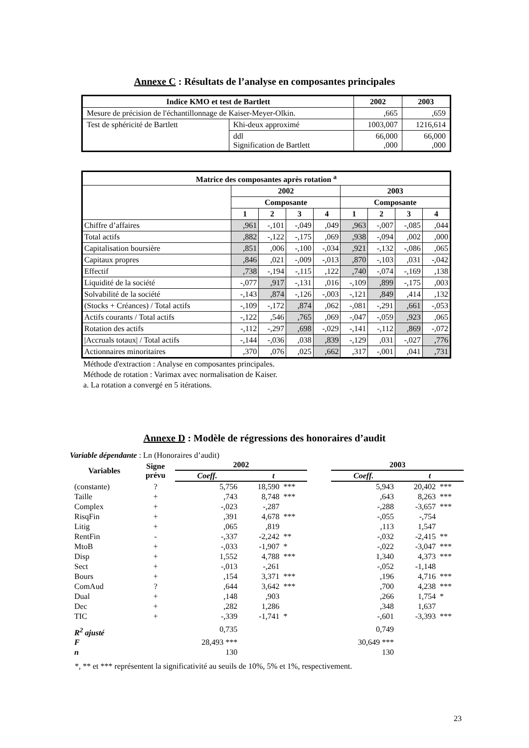Annexe C : Résultats de l’analyse en composantes principales
| Indice KMO et test de Bartlett | | 2002 | 2003 |
| --- | --- | --- | --- |
| Mesure de précision de l'échantillonnage de Kaiser-Meyer-Olkin. | | ,665 | ,659 |
| Test de sphéricité de Bartlett | Khi-deux approximé | 1003,007 | 1216,614 |
| | ddl Signification de Bartlett | 66,000 ,000 | 66,000 ,000 |
| Matrice des composantes après rotation <sup>a</sup> | | | | | | | | |
| --- | --- | --- | --- | --- | --- | --- | --- | --- |
| | 2002 | | | | 2003 | | | |
| | Composante | | | | Composante | | | |
| | 1 | 2 | 3 | 4 | 1 | 2 | 3 | 4 |
| Chiffre d’affaires | ,961 | -,101 | -,049 | ,049 | ,963 | -,007 | -,085 | ,044 |
| Total actifs | ,882 | -,122 | -,175 | ,069 | ,938 | -,094 | ,002 | ,000 |
| Capitalisation boursière | ,851 | ,006 | -,100 | -,034 | ,921 | -,132 | -,086 | ,065 |
| Capitaux propres | ,846 | ,021 | -,009 | -,013 | ,870 | -,103 | ,031 | -,042 |
| Effectif | ,738 | -,194 | -,115 | ,122 | ,740 | -,074 | -,169 | ,138 |
| Liquidité de la société | -,077 | ,917 | -,131 | ,016 | -,109 | ,899 | -,175 | ,003 |
| Solvabilité de la société | -,143 | ,874 | -,126 | -,003 | -,121 | ,849 | ,414 | ,132 |
| (Stocks + Créances) / Total actifs | -,109 | -,172 | ,874 | ,062 | -,081 | -,291 | ,661 | -,053 |
| Actifs courants / Total actifs | -,122 | ,546 | ,765 | ,069 | -,047 | -,059 | ,923 | ,065 |
| Rotation des actifs | -,112 | -,297 | ,698 | -,029 | -,141 | -,112 | ,869 | -,072 |
| /Accruals totaux/ / Total actifs | -,144 | -,036 | ,038 | ,839 | -,129 | ,031 | -,027 | ,776 |
| Actionnaires minoritaires | ,370 | ,076 | ,025 | ,662 | ,317 | -,001 | ,041 | ,731 |
Méthode d'extraction : Analyse en composantes principales.
Méthode de rotation : Varimax avec normalisation de Kaiser.
a. La rotation a convergé en 5 itérations.
Annexe D : Modèle de régressions des honoraires d’audit
Variable dépendante : Ln (Honoraires d’audit)
| Variables | Signe prévu | 2002 | | | | 2003 | | |
| --- | --- | --- | --- | --- | --- | --- | --- | --- |
| | | Coeff. | t | | | Coeff. | t | |
| (constante) | ? | 5,756 | 18,590 | *** | | 5,943 | 20,402 | *** |
| Taille | + | ,743 | 8,748 | *** | | ,643 | 8,263 | *** |
| Complex | + | -,023 | -,287 | | | -,288 | -3,657 | *** |
| RisqFin | + | ,391 | 4,678 | *** | | -,055 | -,754 | |
| Litig | + | ,065 | ,819 | | | ,113 | 1,547 | |
| RentFin | - | -,337 | -2,242 | ** | | -,032 | -2,415 | ** |
| MtoB | + | -,033 | -1,907 | * | | -,022 | -3,047 | *** |
| Disp | + | 1,552 | 4,788 | *** | | 1,340 | 4,373 | *** |
| Sect | + | -,013 | -,261 | | | -,052 | -1,148 | |
| Bours | + | ,154 | 3,371 | *** | | ,196 | 4,716 | *** |
| ComAud | ? | ,644 | 3,642 | *** | | ,700 | 4,238 | *** |
| Dual | + | ,148 | ,903 | | | ,266 | 1,754 | * |
| Dec | + | ,282 | 1,286 | | | ,348 | 1,637 | |
| TIC | + | -,339 | -1,741 | * | | -,601 | -3,393 | *** |
| R<sup>2</sup> ajusté | | 0,735 | | | | 0,749 | | |
| F | | 28,493 *** | | | | 30,649 *** | | |
| n | | 130 | | | | 130 | | |
*, ** et *** représentent la significativité au seuils de 10%, 5% et 1%, respectivement.
23